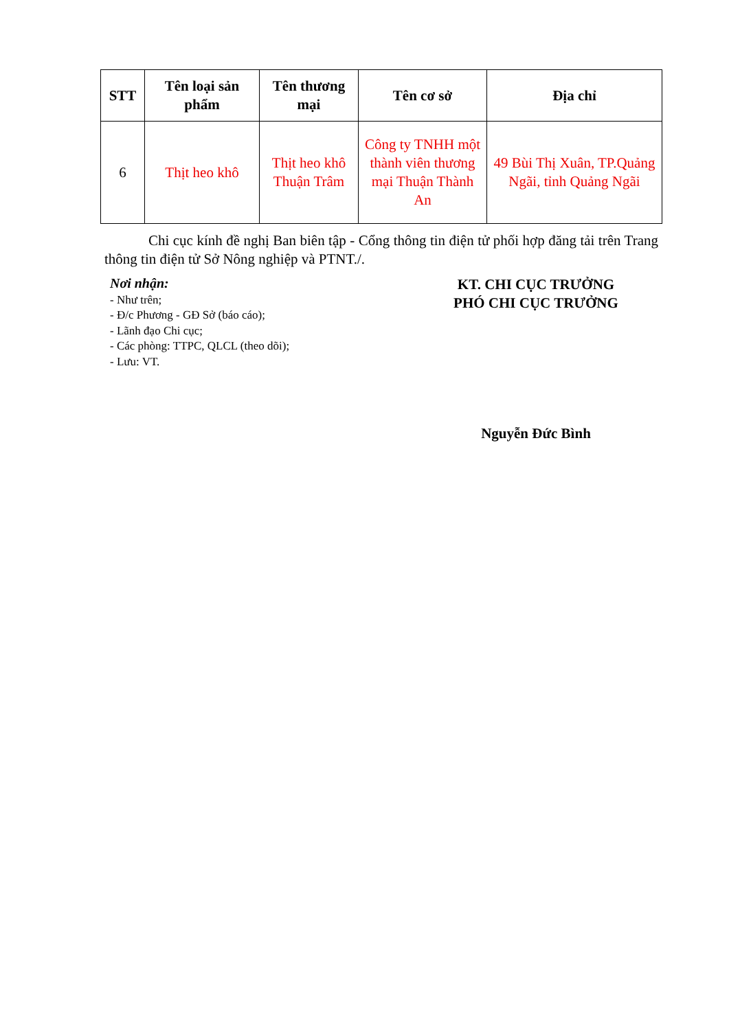| STT | Tên loại sản phẩm | Tên thương mại | Tên cơ sở | Địa chỉ |
| --- | --- | --- | --- | --- |
| 6 | Thịt heo khô | Thịt heo khô Thuận Trâm | Công ty TNHH một thành viên thương mại Thuận Thành An | 49 Bùi Thị Xuân, TP.Quảng Ngãi, tỉnh Quảng Ngãi |
Chi cục kính đề nghị Ban biên tập - Cổng thông tin điện tử phối hợp đăng tải trên Trang thông tin điện tử Sở Nông nghiệp và PTNT./.
Nơi nhận:
- Như trên;
- Đ/c Phương - GĐ Sở (báo cáo);
- Lãnh đạo Chi cục;
- Các phòng: TTPC, QLCL (theo dõi);
- Lưu: VT.
KT. CHI CỤC TRƯỞNG
PHÓ CHI CỤC TRƯỞNG
Nguyễn Đức Bình